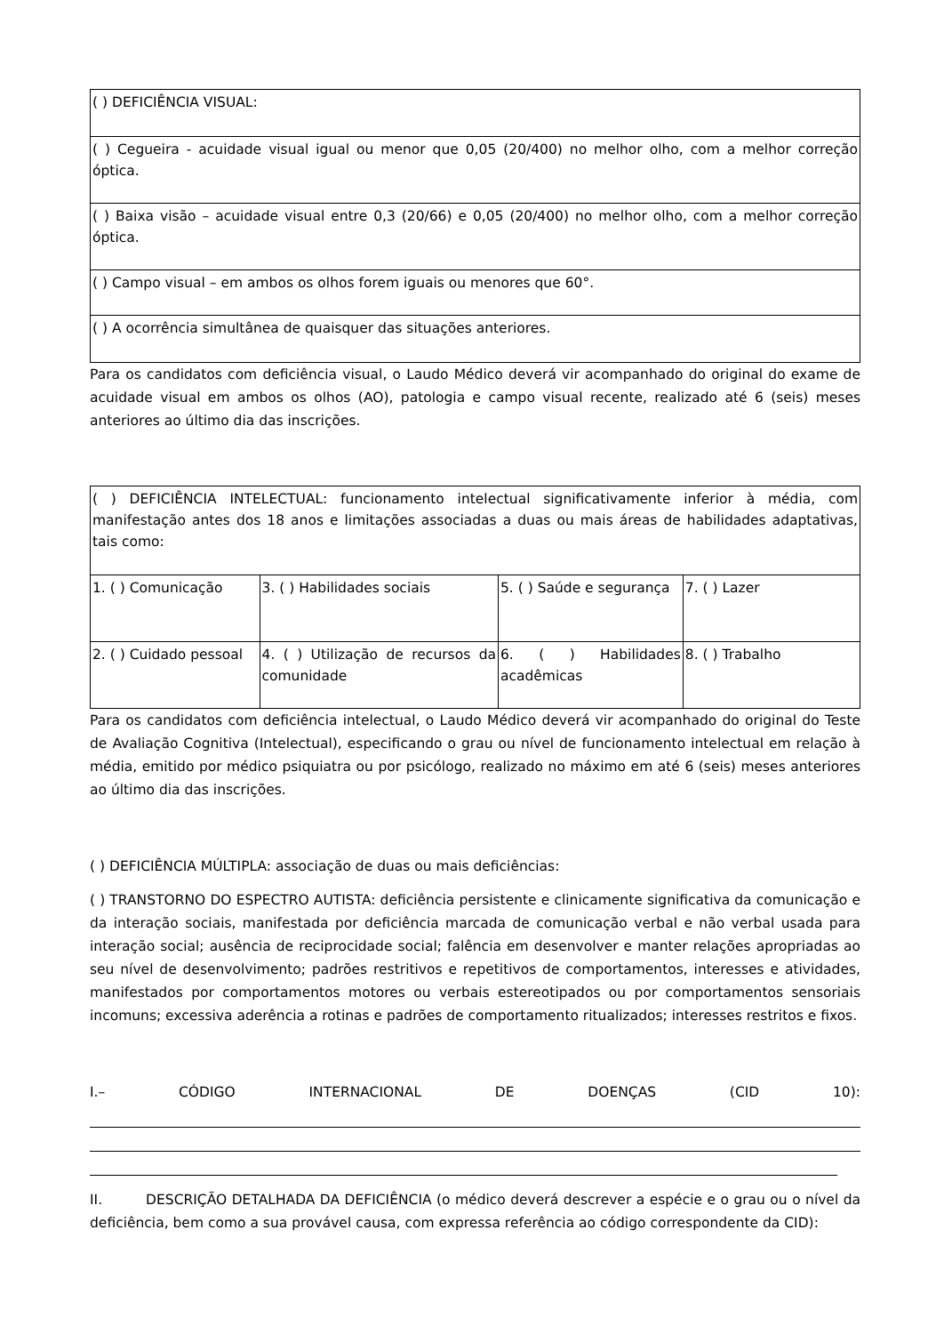| ( ) DEFICIÊNCIA VISUAL: |
| ( ) Cegueira - acuidade visual igual ou menor que 0,05 (20/400) no melhor olho, com a melhor correção óptica. |
| ( ) Baixa visão – acuidade visual entre 0,3 (20/66) e 0,05 (20/400) no melhor olho, com a melhor correção óptica. |
| ( ) Campo visual – em ambos os olhos forem iguais ou menores que 60°. |
| ( ) A ocorrência simultânea de quaisquer das situações anteriores. |
Para os candidatos com deficiência visual, o Laudo Médico deverá vir acompanhado do original do exame de acuidade visual em ambos os olhos (AO), patologia e campo visual recente, realizado até 6 (seis) meses anteriores ao último dia das inscrições.
| ( ) DEFICIÊNCIA INTELECTUAL: funcionamento intelectual significativamente inferior à média, com manifestação antes dos 18 anos e limitações associadas a duas ou mais áreas de habilidades adaptativas, tais como: | | | |
| 1. ( ) Comunicação | 3. ( ) Habilidades sociais | 5. ( ) Saúde e segurança | 7. ( ) Lazer |
| 2. ( ) Cuidado pessoal | 4. ( ) Utilização de recursos da comunidade | 6. ( ) Habilidades acadêmicas | 8. ( ) Trabalho |
Para os candidatos com deficiência intelectual, o Laudo Médico deverá vir acompanhado do original do Teste de Avaliação Cognitiva (Intelectual), especificando o grau ou nível de funcionamento intelectual em relação à média, emitido por médico psiquiatra ou por psicólogo, realizado no máximo em até 6 (seis) meses anteriores ao último dia das inscrições.
( ) DEFICIÊNCIA MÚLTIPLA: associação de duas ou mais deficiências:
( ) TRANSTORNO DO ESPECTRO AUTISTA: deficiência persistente e clinicamente significativa da comunicação e da interação sociais, manifestada por deficiência marcada de comunicação verbal e não verbal usada para interação social; ausência de reciprocidade social; falência em desenvolver e manter relações apropriadas ao seu nível de desenvolvimento; padrões restritivos e repetitivos de comportamentos, interesses e atividades, manifestados por comportamentos motores ou verbais estereotipados ou por comportamentos sensoriais incomuns; excessiva aderência a rotinas e padrões de comportamento ritualizados; interesses restritos e fixos.
I.– CÓDIGO INTERNACIONAL DE DOENÇAS (CID 10):
II. DESCRIÇÃO DETALHADA DA DEFICIÊNCIA (o médico deverá descrever a espécie e o grau ou o nível da deficiência, bem como a sua provável causa, com expressa referência ao código correspondente da CID):